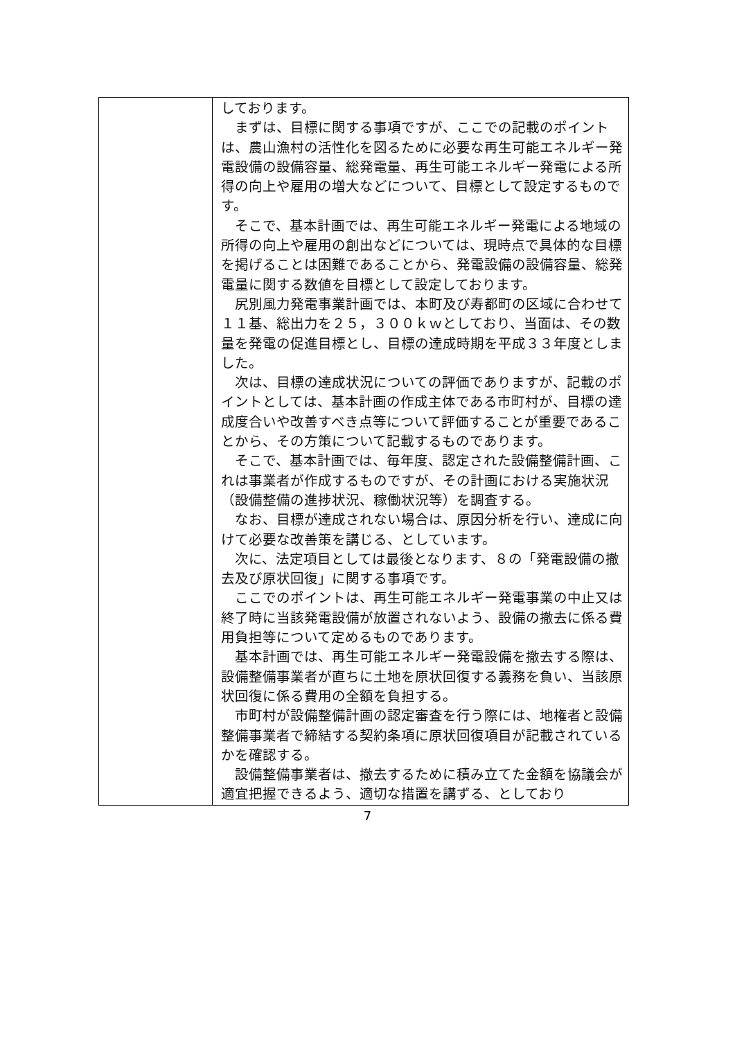| | しております。 まずは、目標に関する事項ですが、ここでの記載のポイントは、農山漁村の活性化を図るために必要な再生可能エネルギー発電設備の設備容量、総発電量、再生可能エネルギー発電による所得の向上や雇用の増大などについて、目標として設定するものです。 そこで、基本計画では、再生可能エネルギー発電による地域の所得の向上や雇用の創出などについては、現時点で具体的な目標を掲げることは困難であることから、発電設備の設備容量、総発電量に関する数値を目標として設定しております。 尻別風力発電事業計画では、本町及び寿都町の区域に合わせて１１基、総出力を２５，３００ｋｗとしており、当面は、その数量を発電の促進目標とし、目標の達成時期を平成３３年度としました。 次は、目標の達成状況についての評価でありますが、記載のポイントとしては、基本計画の作成主体である市町村が、目標の達成度合いや改善すべき点等について評価することが重要であることから、その方策について記載するものであります。 そこで、基本計画では、毎年度、認定された設備整備計画、これは事業者が作成するものですが、その計画における実施状況（設備整備の進捗状況、稼働状況等）を調査する。 なお、目標が達成されない場合は、原因分析を行い、達成に向けて必要な改善策を講じる、としています。 次に、法定項目としては最後となります、８の「発電設備の撤去及び原状回復」に関する事項です。 ここでのポイントは、再生可能エネルギー発電事業の中止又は終了時に当該発電設備が放置されないよう、設備の撤去に係る費用負担等について定めるものであります。 基本計画では、再生可能エネルギー発電設備を撤去する際は、設備整備事業者が直ちに土地を原状回復する義務を負い、当該原状回復に係る費用の全額を負担する。 市町村が設備整備計画の認定審査を行う際には、地権者と設備整備事業者で締結する契約条項に原状回復項目が記載されているかを確認する。 設備整備事業者は、撤去するために積み立てた金額を協議会が適宜把握できるよう、適切な措置を講ずる、としており |
7